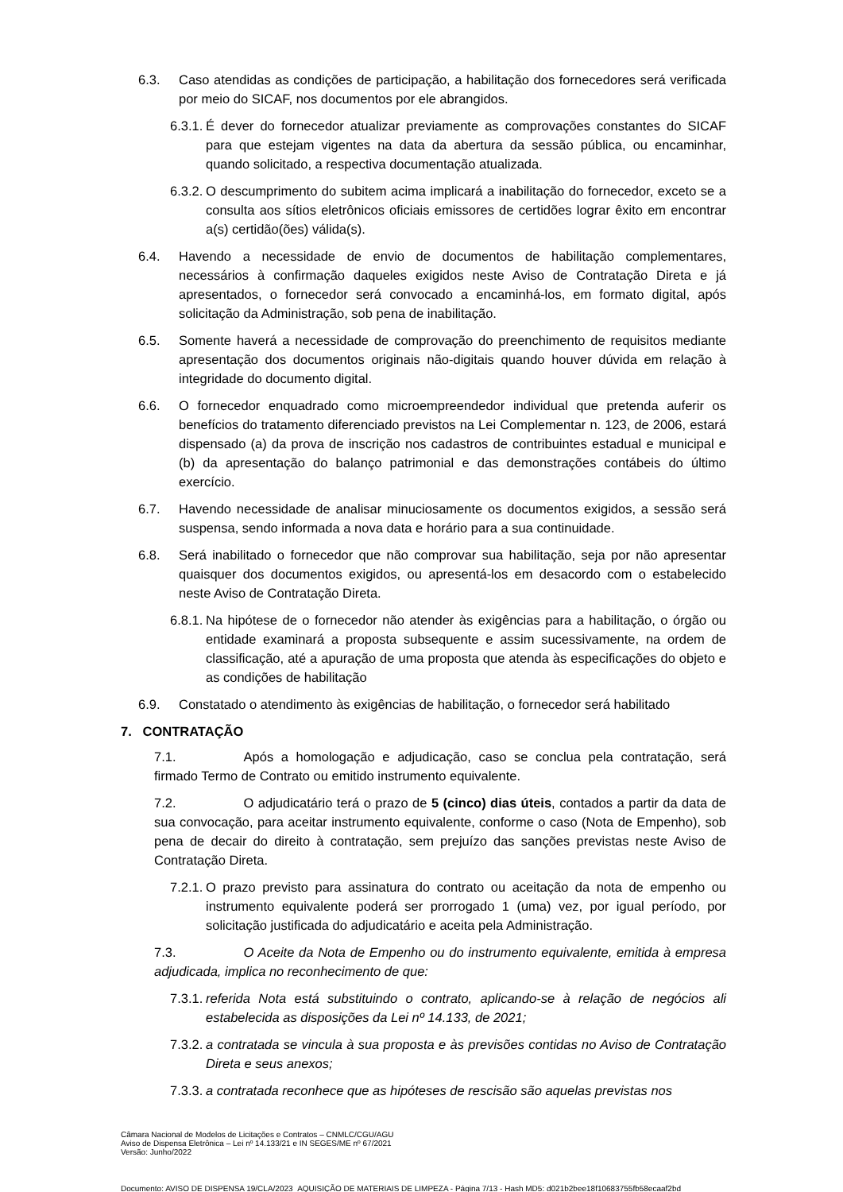6.3. Caso atendidas as condições de participação, a habilitação dos fornecedores será verificada por meio do SICAF, nos documentos por ele abrangidos.
6.3.1. É dever do fornecedor atualizar previamente as comprovações constantes do SICAF para que estejam vigentes na data da abertura da sessão pública, ou encaminhar, quando solicitado, a respectiva documentação atualizada.
6.3.2. O descumprimento do subitem acima implicará a inabilitação do fornecedor, exceto se a consulta aos sítios eletrônicos oficiais emissores de certidões lograr êxito em encontrar a(s) certidão(ões) válida(s).
6.4. Havendo a necessidade de envio de documentos de habilitação complementares, necessários à confirmação daqueles exigidos neste Aviso de Contratação Direta e já apresentados, o fornecedor será convocado a encaminhá-los, em formato digital, após solicitação da Administração, sob pena de inabilitação.
6.5. Somente haverá a necessidade de comprovação do preenchimento de requisitos mediante apresentação dos documentos originais não-digitais quando houver dúvida em relação à integridade do documento digital.
6.6. O fornecedor enquadrado como microempreendedor individual que pretenda auferir os benefícios do tratamento diferenciado previstos na Lei Complementar n. 123, de 2006, estará dispensado (a) da prova de inscrição nos cadastros de contribuintes estadual e municipal e (b) da apresentação do balanço patrimonial e das demonstrações contábeis do último exercício.
6.7. Havendo necessidade de analisar minuciosamente os documentos exigidos, a sessão será suspensa, sendo informada a nova data e horário para a sua continuidade.
6.8. Será inabilitado o fornecedor que não comprovar sua habilitação, seja por não apresentar quaisquer dos documentos exigidos, ou apresentá-los em desacordo com o estabelecido neste Aviso de Contratação Direta.
6.8.1. Na hipótese de o fornecedor não atender às exigências para a habilitação, o órgão ou entidade examinará a proposta subsequente e assim sucessivamente, na ordem de classificação, até a apuração de uma proposta que atenda às especificações do objeto e as condições de habilitação
6.9. Constatado o atendimento às exigências de habilitação, o fornecedor será habilitado
7. CONTRATAÇÃO
7.1. Após a homologação e adjudicação, caso se conclua pela contratação, será firmado Termo de Contrato ou emitido instrumento equivalente.
7.2. O adjudicatário terá o prazo de 5 (cinco) dias úteis, contados a partir da data de sua convocação, para aceitar instrumento equivalente, conforme o caso (Nota de Empenho), sob pena de decair do direito à contratação, sem prejuízo das sanções previstas neste Aviso de Contratação Direta.
7.2.1. O prazo previsto para assinatura do contrato ou aceitação da nota de empenho ou instrumento equivalente poderá ser prorrogado 1 (uma) vez, por igual período, por solicitação justificada do adjudicatário e aceita pela Administração.
7.3. O Aceite da Nota de Empenho ou do instrumento equivalente, emitida à empresa adjudicada, implica no reconhecimento de que:
7.3.1. referida Nota está substituindo o contrato, aplicando-se à relação de negócios ali estabelecida as disposições da Lei nº 14.133, de 2021;
7.3.2. a contratada se vincula à sua proposta e às previsões contidas no Aviso de Contratação Direta e seus anexos;
7.3.3. a contratada reconhece que as hipóteses de rescisão são aquelas previstas nos
Câmara Nacional de Modelos de Licitações e Contratos – CNMLC/CGU/AGU
Aviso de Dispensa Eletrônica – Lei nº 14.133/21 e IN SEGES/ME nº 67/2021
Versão: Junho/2022
Documento: AVISO DE DISPENSA 19/CLA/2023_AQUISIÇÃO DE MATERIAIS DE LIMPEZA - Página 7/13 - Hash MD5: d021b2bee18f10683755fb58ecaaf2bd